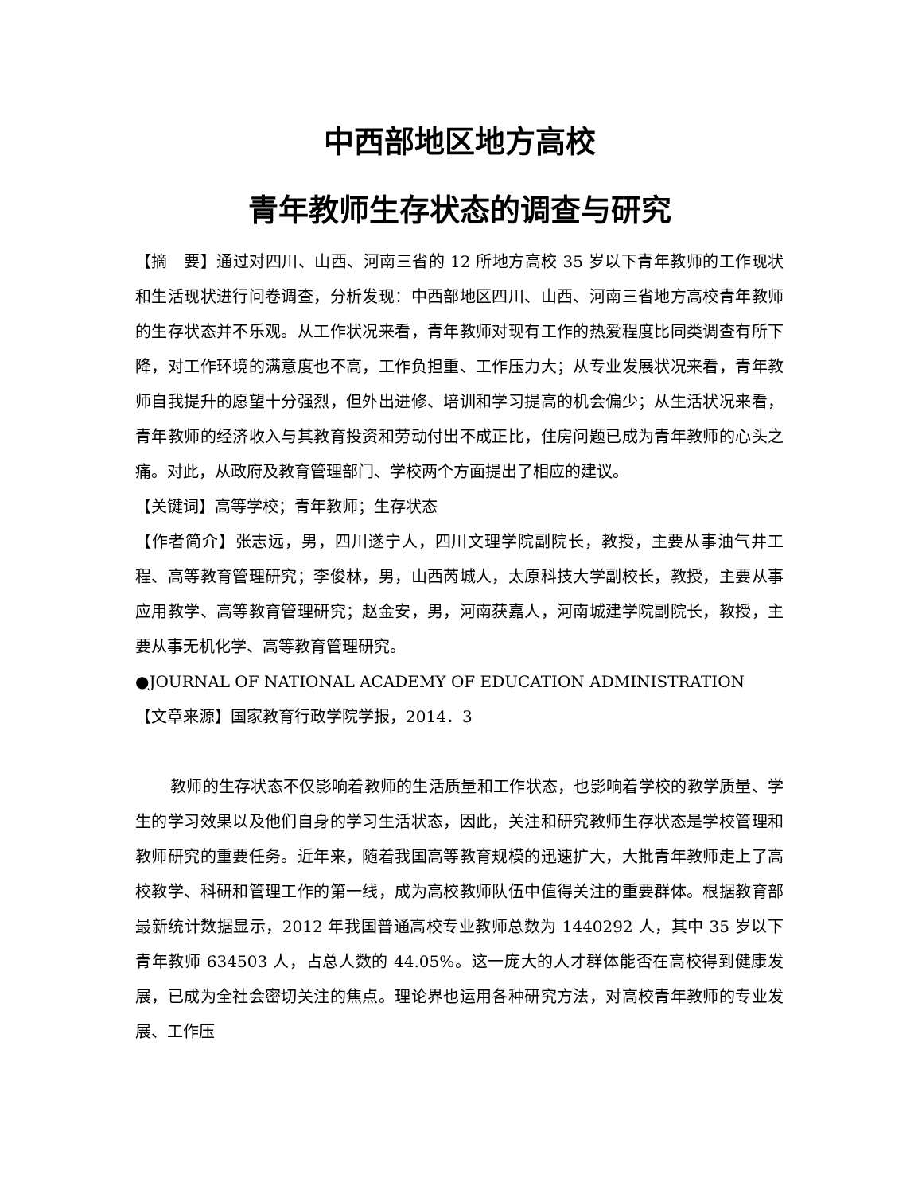中西部地区地方高校
青年教师生存状态的调查与研究
【摘　要】通过对四川、山西、河南三省的 12 所地方高校 35 岁以下青年教师的工作现状和生活现状进行问卷调查，分析发现：中西部地区四川、山西、河南三省地方高校青年教师的生存状态并不乐观。从工作状况来看，青年教师对现有工作的热爱程度比同类调查有所下降，对工作环境的满意度也不高，工作负担重、工作压力大；从专业发展状况来看，青年教师自我提升的愿望十分强烈，但外出进修、培训和学习提高的机会偏少；从生活状况来看，青年教师的经济收入与其教育投资和劳动付出不成正比，住房问题已成为青年教师的心头之痛。对此，从政府及教育管理部门、学校两个方面提出了相应的建议。
【关键词】高等学校；青年教师；生存状态
【作者简介】张志远，男，四川遂宁人，四川文理学院副院长，教授，主要从事油气井工程、高等教育管理研究；李俊林，男，山西芮城人，太原科技大学副校长，教授，主要从事应用教学、高等教育管理研究；赵金安，男，河南获嘉人，河南城建学院副院长，教授，主要从事无机化学、高等教育管理研究。
●JOURNAL OF NATIONAL ACADEMY OF EDUCATION ADMINISTRATION
【文章来源】国家教育行政学院学报，2014．3
教师的生存状态不仅影响着教师的生活质量和工作状态，也影响着学校的教学质量、学生的学习效果以及他们自身的学习生活状态，因此，关注和研究教师生存状态是学校管理和教师研究的重要任务。近年来，随着我国高等教育规模的迅速扩大，大批青年教师走上了高校教学、科研和管理工作的第一线，成为高校教师队伍中值得关注的重要群体。根据教育部最新统计数据显示，2012 年我国普通高校专业教师总数为 1440292 人，其中 35 岁以下青年教师 634503 人，占总人数的 44.05%。这一庞大的人才群体能否在高校得到健康发展，已成为全社会密切关注的焦点。理论界也运用各种研究方法，对高校青年教师的专业发展、工作压